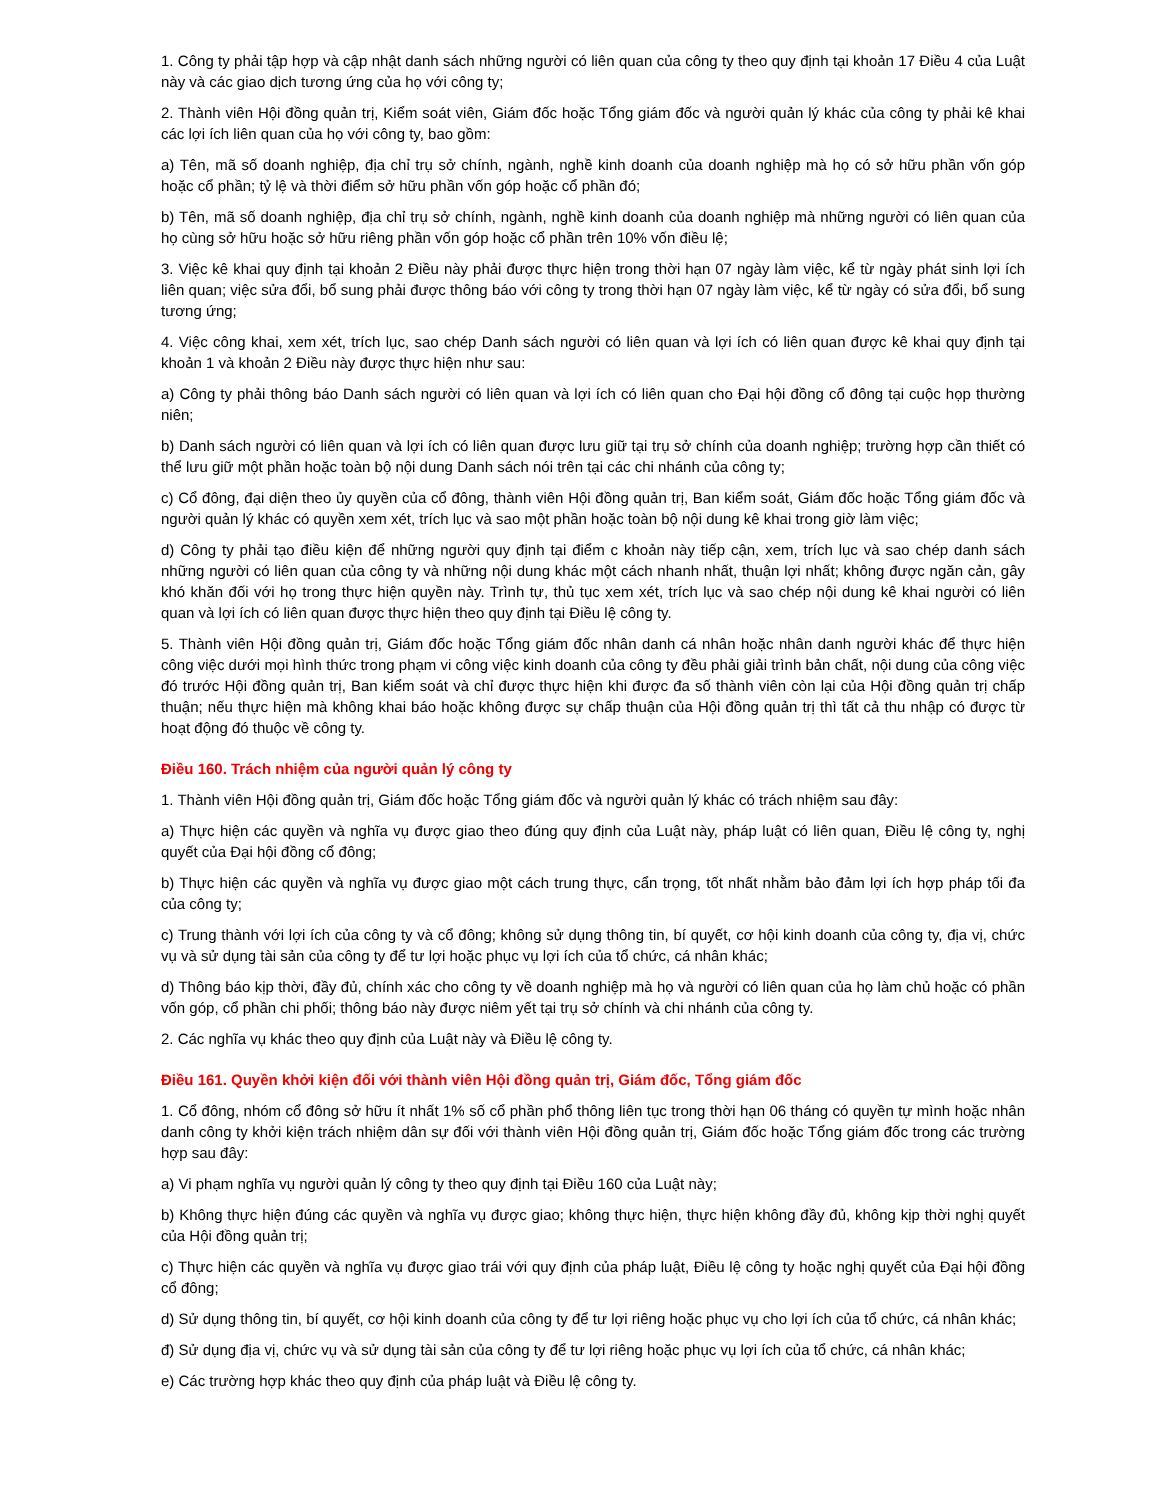1. Công ty phải tập hợp và cập nhật danh sách những người có liên quan của công ty theo quy định tại khoản 17 Điều 4 của Luật này và các giao dịch tương ứng của họ với công ty;
2. Thành viên Hội đồng quản trị, Kiểm soát viên, Giám đốc hoặc Tổng giám đốc và người quản lý khác của công ty phải kê khai các lợi ích liên quan của họ với công ty, bao gồm:
a) Tên, mã số doanh nghiệp, địa chỉ trụ sở chính, ngành, nghề kinh doanh của doanh nghiệp mà họ có sở hữu phần vốn góp hoặc cổ phần; tỷ lệ và thời điểm sở hữu phần vốn góp hoặc cổ phần đó;
b) Tên, mã số doanh nghiệp, địa chỉ trụ sở chính, ngành, nghề kinh doanh của doanh nghiệp mà những người có liên quan của họ cùng sở hữu hoặc sở hữu riêng phần vốn góp hoặc cổ phần trên 10% vốn điều lệ;
3. Việc kê khai quy định tại khoản 2 Điều này phải được thực hiện trong thời hạn 07 ngày làm việc, kể từ ngày phát sinh lợi ích liên quan; việc sửa đổi, bổ sung phải được thông báo với công ty trong thời hạn 07 ngày làm việc, kể từ ngày có sửa đổi, bổ sung tương ứng;
4. Việc công khai, xem xét, trích lục, sao chép Danh sách người có liên quan và lợi ích có liên quan được kê khai quy định tại khoản 1 và khoản 2 Điều này được thực hiện như sau:
a) Công ty phải thông báo Danh sách người có liên quan và lợi ích có liên quan cho Đại hội đồng cổ đông tại cuộc họp thường niên;
b) Danh sách người có liên quan và lợi ích có liên quan được lưu giữ tại trụ sở chính của doanh nghiệp; trường hợp cần thiết có thể lưu giữ một phần hoặc toàn bộ nội dung Danh sách nói trên tại các chi nhánh của công ty;
c) Cổ đông, đại diện theo ủy quyền của cổ đông, thành viên Hội đồng quản trị, Ban kiểm soát, Giám đốc hoặc Tổng giám đốc và người quản lý khác có quyền xem xét, trích lục và sao một phần hoặc toàn bộ nội dung kê khai trong giờ làm việc;
d) Công ty phải tạo điều kiện để những người quy định tại điểm c khoản này tiếp cận, xem, trích lục và sao chép danh sách những người có liên quan của công ty và những nội dung khác một cách nhanh nhất, thuận lợi nhất; không được ngăn cản, gây khó khăn đối với họ trong thực hiện quyền này. Trình tự, thủ tục xem xét, trích lục và sao chép nội dung kê khai người có liên quan và lợi ích có liên quan được thực hiện theo quy định tại Điều lệ công ty.
5. Thành viên Hội đồng quản trị, Giám đốc hoặc Tổng giám đốc nhân danh cá nhân hoặc nhân danh người khác để thực hiện công việc dưới mọi hình thức trong phạm vi công việc kinh doanh của công ty đều phải giải trình bản chất, nội dung của công việc đó trước Hội đồng quản trị, Ban kiểm soát và chỉ được thực hiện khi được đa số thành viên còn lại của Hội đồng quản trị chấp thuận; nếu thực hiện mà không khai báo hoặc không được sự chấp thuận của Hội đồng quản trị thì tất cả thu nhập có được từ hoạt động đó thuộc về công ty.
Điều 160. Trách nhiệm của người quản lý công ty
1. Thành viên Hội đồng quản trị, Giám đốc hoặc Tổng giám đốc và người quản lý khác có trách nhiệm sau đây:
a) Thực hiện các quyền và nghĩa vụ được giao theo đúng quy định của Luật này, pháp luật có liên quan, Điều lệ công ty, nghị quyết của Đại hội đồng cổ đông;
b) Thực hiện các quyền và nghĩa vụ được giao một cách trung thực, cẩn trọng, tốt nhất nhằm bảo đảm lợi ích hợp pháp tối đa của công ty;
c) Trung thành với lợi ích của công ty và cổ đông; không sử dụng thông tin, bí quyết, cơ hội kinh doanh của công ty, địa vị, chức vụ và sử dụng tài sản của công ty để tư lợi hoặc phục vụ lợi ích của tổ chức, cá nhân khác;
d) Thông báo kịp thời, đầy đủ, chính xác cho công ty về doanh nghiệp mà họ và người có liên quan của họ làm chủ hoặc có phần vốn góp, cổ phần chi phối; thông báo này được niêm yết tại trụ sở chính và chi nhánh của công ty.
2. Các nghĩa vụ khác theo quy định của Luật này và Điều lệ công ty.
Điều 161. Quyền khởi kiện đối với thành viên Hội đồng quản trị, Giám đốc, Tổng giám đốc
1. Cổ đông, nhóm cổ đông sở hữu ít nhất 1% số cổ phần phổ thông liên tục trong thời hạn 06 tháng có quyền tự mình hoặc nhân danh công ty khởi kiện trách nhiệm dân sự đối với thành viên Hội đồng quản trị, Giám đốc hoặc Tổng giám đốc trong các trường hợp sau đây:
a) Vi phạm nghĩa vụ người quản lý công ty theo quy định tại Điều 160 của Luật này;
b) Không thực hiện đúng các quyền và nghĩa vụ được giao; không thực hiện, thực hiện không đầy đủ, không kịp thời nghị quyết của Hội đồng quản trị;
c) Thực hiện các quyền và nghĩa vụ được giao trái với quy định của pháp luật, Điều lệ công ty hoặc nghị quyết của Đại hội đồng cổ đông;
d) Sử dụng thông tin, bí quyết, cơ hội kinh doanh của công ty để tư lợi riêng hoặc phục vụ cho lợi ích của tổ chức, cá nhân khác;
đ) Sử dụng địa vị, chức vụ và sử dụng tài sản của công ty để tư lợi riêng hoặc phục vụ lợi ích của tổ chức, cá nhân khác;
e) Các trường hợp khác theo quy định của pháp luật và Điều lệ công ty.